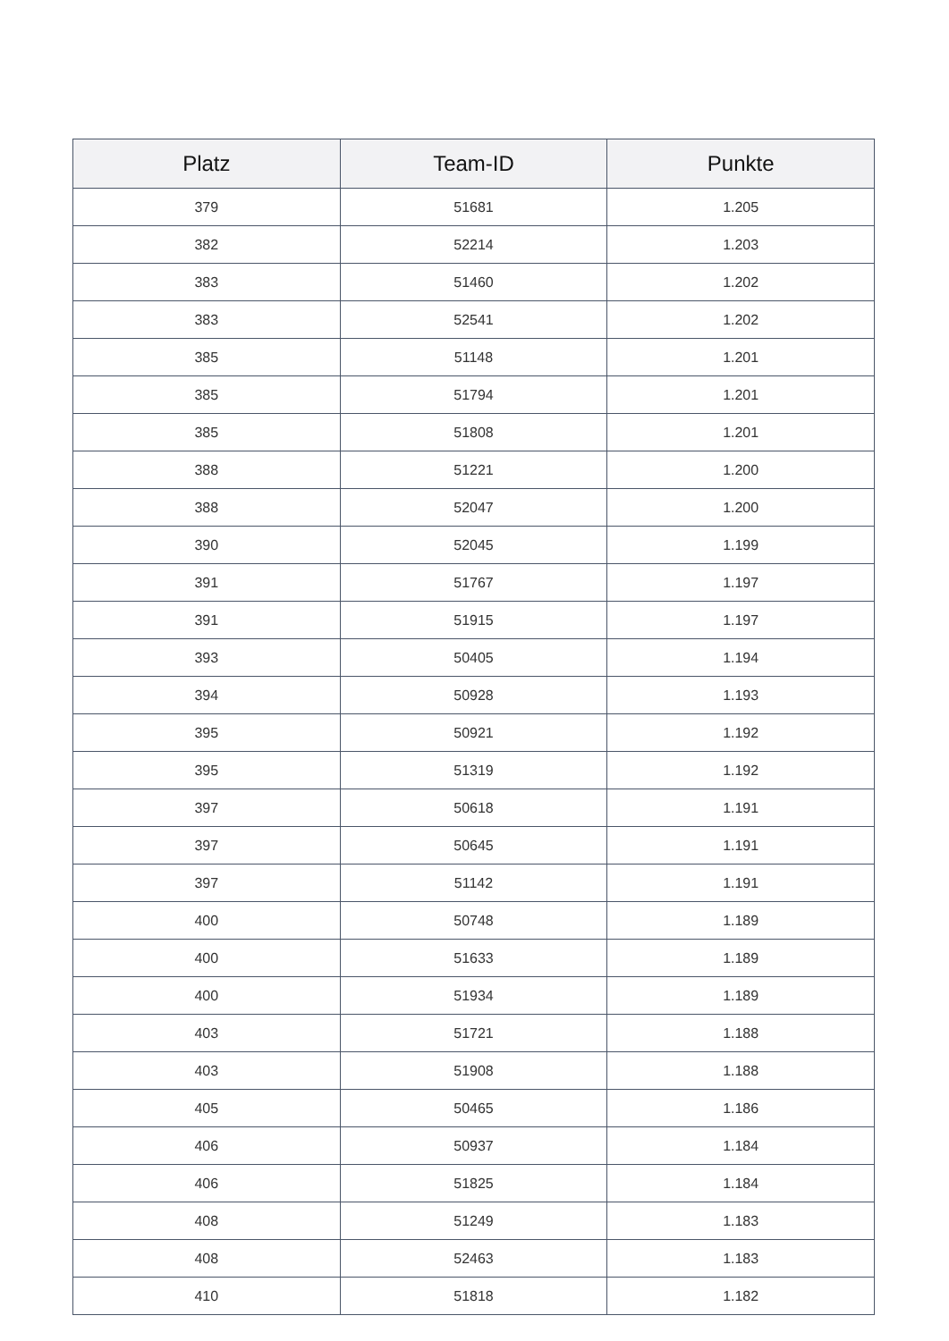| Platz | Team-ID | Punkte |
| --- | --- | --- |
| 379 | 51681 | 1.205 |
| 382 | 52214 | 1.203 |
| 383 | 51460 | 1.202 |
| 383 | 52541 | 1.202 |
| 385 | 51148 | 1.201 |
| 385 | 51794 | 1.201 |
| 385 | 51808 | 1.201 |
| 388 | 51221 | 1.200 |
| 388 | 52047 | 1.200 |
| 390 | 52045 | 1.199 |
| 391 | 51767 | 1.197 |
| 391 | 51915 | 1.197 |
| 393 | 50405 | 1.194 |
| 394 | 50928 | 1.193 |
| 395 | 50921 | 1.192 |
| 395 | 51319 | 1.192 |
| 397 | 50618 | 1.191 |
| 397 | 50645 | 1.191 |
| 397 | 51142 | 1.191 |
| 400 | 50748 | 1.189 |
| 400 | 51633 | 1.189 |
| 400 | 51934 | 1.189 |
| 403 | 51721 | 1.188 |
| 403 | 51908 | 1.188 |
| 405 | 50465 | 1.186 |
| 406 | 50937 | 1.184 |
| 406 | 51825 | 1.184 |
| 408 | 51249 | 1.183 |
| 408 | 52463 | 1.183 |
| 410 | 51818 | 1.182 |